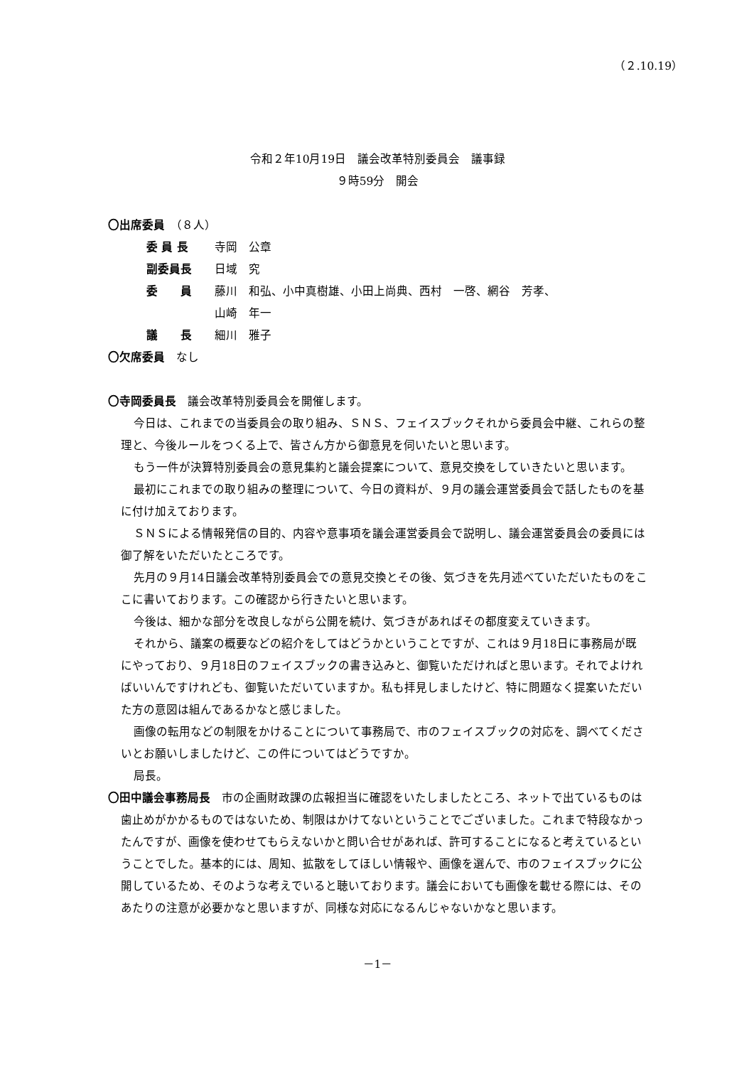（２.10.19）
令和２年10月19日　議会改革特別委員会　議事録
９時59分　開会
〇出席委員　（８人）
委 員 長 寺岡　公章
副委員長 日域　究
委　　員 藤川　和弘、小中真樹雄、小田上尚典、西村　一啓、網谷　芳孝、
山崎　年一
議　　長 細川　雅子
〇欠席委員　なし
〇寺岡委員長　議会改革特別委員会を開催します。
今日は、これまでの当委員会の取り組み、ＳＮＳ、フェイスブックそれから委員会中継、これらの整理と、今後ルールをつくる上で、皆さん方から御意見を伺いたいと思います。
もう一件が決算特別委員会の意見集約と議会提案について、意見交換をしていきたいと思います。
最初にこれまでの取り組みの整理について、今日の資料が、９月の議会運営委員会で話したものを基に付け加えております。
ＳＮＳによる情報発信の目的、内容や意事項を議会運営委員会で説明し、議会運営委員会の委員には御了解をいただいたところです。
先月の９月14日議会改革特別委員会での意見交換とその後、気づきを先月述べていただいたものをここに書いております。この確認から行きたいと思います。
今後は、細かな部分を改良しながら公開を続け、気づきがあればその都度変えていきます。
それから、議案の概要などの紹介をしてはどうかということですが、これは９月18日に事務局が既にやっており、９月18日のフェイスブックの書き込みと、御覧いただければと思います。それでよければいいんですけれども、御覧いただいていますか。私も拝見しましたけど、特に問題なく提案いただいた方の意図は組んであるかなと感じました。
画像の転用などの制限をかけることについて事務局で、市のフェイスブックの対応を、調べてくださいとお願いしましたけど、この件についてはどうですか。
局長。
〇田中議会事務局長　市の企画財政課の広報担当に確認をいたしましたところ、ネットで出ているものは歯止めがかかるものではないため、制限はかけてないということでございました。これまで特段なかったんですが、画像を使わせてもらえないかと問い合せがあれば、許可することになると考えているということでした。基本的には、周知、拡散をしてほしい情報や、画像を選んで、市のフェイスブックに公開しているため、そのような考えでいると聴いております。議会においても画像を載せる際には、そのあたりの注意が必要かなと思いますが、同様な対応になるんじゃないかなと思います。
－1－